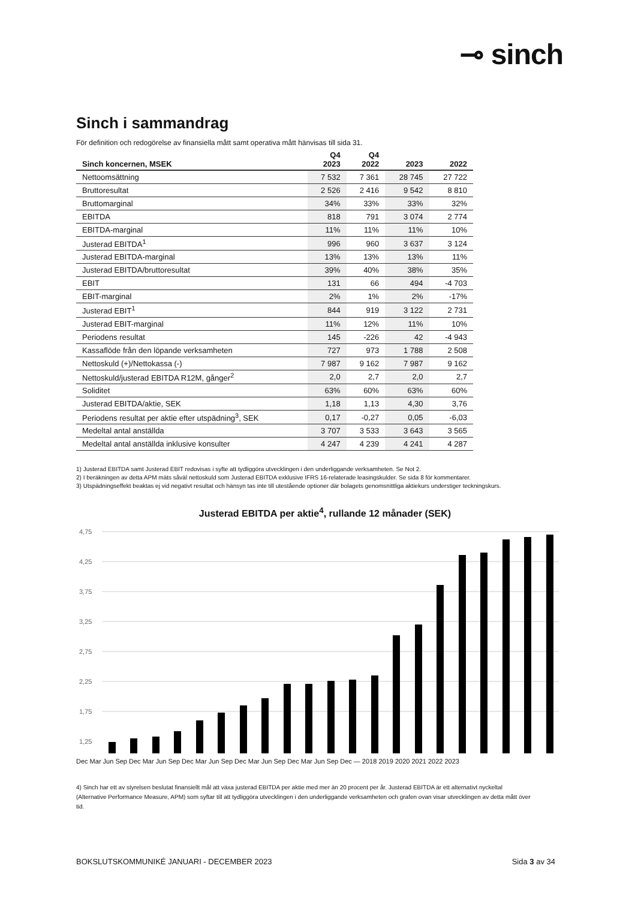⊸ sinch
Sinch i sammandrag
För definition och redogörelse av finansiella mått samt operativa mått hänvisas till sida 31.
| Sinch koncernen, MSEK | Q4 2023 | Q4 2022 | 2023 | 2022 |
| --- | --- | --- | --- | --- |
| Nettoomsättning | 7 532 | 7 361 | 28 745 | 27 722 |
| Bruttoresultat | 2 526 | 2 416 | 9 542 | 8 810 |
| Bruttomarginal | 34% | 33% | 33% | 32% |
| EBITDA | 818 | 791 | 3 074 | 2 774 |
| EBITDA-marginal | 11% | 11% | 11% | 10% |
| Justerad EBITDA<sup>1</sup> | 996 | 960 | 3 637 | 3 124 |
| Justerad EBITDA-marginal | 13% | 13% | 13% | 11% |
| Justerad EBITDA/bruttoresultat | 39% | 40% | 38% | 35% |
| EBIT | 131 | 66 | 494 | -4 703 |
| EBIT-marginal | 2% | 1% | 2% | -17% |
| Justerad EBIT<sup>1</sup> | 844 | 919 | 3 122 | 2 731 |
| Justerad EBIT-marginal | 11% | 12% | 11% | 10% |
| Periodens resultat | 145 | -226 | 42 | -4 943 |
| Kassaflöde från den löpande verksamheten | 727 | 973 | 1 788 | 2 508 |
| Nettoskuld (+)/Nettokassa (-) | 7 987 | 9 162 | 7 987 | 9 162 |
| Nettoskuld/justerad EBITDA R12M, gånger<sup>2</sup> | 2,0 | 2,7 | 2,0 | 2,7 |
| Soliditet | 63% | 60% | 63% | 60% |
| Justerad EBITDA/aktie, SEK | 1,18 | 1,13 | 4,30 | 3,76 |
| Periodens resultat per aktie efter utspädning<sup>3</sup>, SEK | 0,17 | -0,27 | 0,05 | -6,03 |
| Medeltal antal anställda | 3 707 | 3 533 | 3 643 | 3 565 |
| Medeltal antal anställda inklusive konsulter | 4 247 | 4 239 | 4 241 | 4 287 |
1) Justerad EBITDA samt Justerad EBIT redovisas i syfte att tydliggöra utvecklingen i den underliggande verksamheten. Se Not 2.
2) I beräkningen av detta APM mäts såväl nettoskuld som Justerad EBITDA exklusive IFRS 16-relaterade leasingskulder. Se sida 8 för kommentarer.
3) Utspädningseffekt beaktas ej vid negativt resultat och hänsyn tas inte till utestående optioner där bolagets genomsnittliga aktiekurs understiger teckningskurs.
Justerad EBITDA per aktie<sup>4</sup>, rullande 12 månader (SEK)
4,75
4,25
3,75
3,25
2,75
2,25
1,75
1,25
Dec Mar Jun Sep Dec Mar Jun Sep Dec Mar Jun Sep Dec Mar Jun Sep Dec Mar Jun Sep Dec — 2018 2019 2020 2021 2022 2023
4) Sinch har ett av styrelsen beslutat finansiellt mål att växa justerad EBITDA per aktie med mer än 20 procent per år. Justerad EBITDA är ett alternativt nyckeltal (Alternative Performance Measure, APM) som syftar till att tydliggöra utvecklingen i den underliggande verksamheten och grafen ovan visar utvecklingen av detta mått över tid.
BOKSLUTSKOMMUNIKÉ JANUARI - DECEMBER 2023 Sida 3 av 34